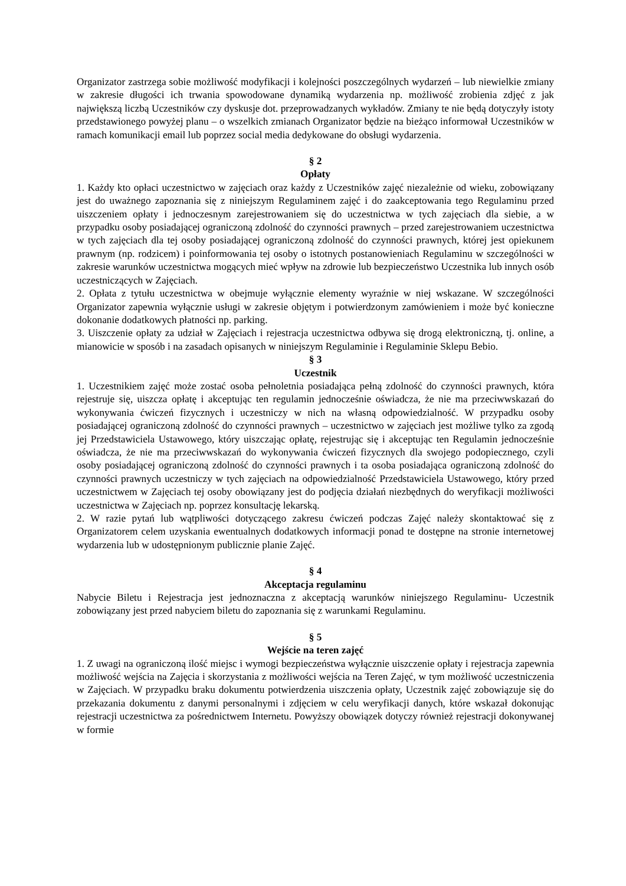Organizator zastrzega sobie możliwość modyfikacji i kolejności poszczególnych wydarzeń – lub niewielkie zmiany w zakresie długości ich trwania spowodowane dynamiką wydarzenia np. możliwość zrobienia zdjęć z jak największą liczbą Uczestników czy dyskusje dot. przeprowadzanych wykładów. Zmiany te nie będą dotyczyły istoty przedstawionego powyżej planu – o wszelkich zmianach Organizator będzie na bieżąco informował Uczestników w ramach komunikacji email lub poprzez social media dedykowane do obsługi wydarzenia.
§ 2
Opłaty
1. Każdy kto opłaci uczestnictwo w zajęciach oraz każdy z Uczestników zajęć niezależnie od wieku, zobowiązany jest do uważnego zapoznania się z niniejszym Regulaminem zajęć i do zaakceptowania tego Regulaminu przed uiszczeniem opłaty i jednoczesnym zarejestrowaniem się do uczestnictwa w tych zajęciach dla siebie, a w przypadku osoby posiadającej ograniczoną zdolność do czynności prawnych – przed zarejestrowaniem uczestnictwa w tych zajęciach dla tej osoby posiadającej ograniczoną zdolność do czynności prawnych, której jest opiekunem prawnym (np. rodzicem) i poinformowania tej osoby o istotnych postanowieniach Regulaminu w szczególności w zakresie warunków uczestnictwa mogących mieć wpływ na zdrowie lub bezpieczeństwo Uczestnika lub innych osób uczestniczących w Zajęciach.
2. Opłata z tytułu uczestnictwa w obejmuje wyłącznie elementy wyraźnie w niej wskazane. W szczególności Organizator zapewnia wyłącznie usługi w zakresie objętym i potwierdzonym zamówieniem i może być konieczne dokonanie dodatkowych płatności np. parking.
3. Uiszczenie opłaty za udział w Zajęciach i rejestracja uczestnictwa odbywa się drogą elektroniczną, tj. online, a mianowicie w sposób i na zasadach opisanych w niniejszym Regulaminie i Regulaminie Sklepu Bebio.
§ 3
Uczestnik
1. Uczestnikiem zajęć może zostać osoba pełnoletnia posiadająca pełną zdolność do czynności prawnych, która rejestruje się, uiszcza opłatę i akceptując ten regulamin jednocześnie oświadcza, że nie ma przeciwwskazań do wykonywania ćwiczeń fizycznych i uczestniczy w nich na własną odpowiedzialność. W przypadku osoby posiadającej ograniczoną zdolność do czynności prawnych – uczestnictwo w zajęciach jest możliwe tylko za zgodą jej Przedstawiciela Ustawowego, który uiszczając opłatę, rejestrując się i akceptując ten Regulamin jednocześnie oświadcza, że nie ma przeciwwskazań do wykonywania ćwiczeń fizycznych dla swojego podopiecznego, czyli osoby posiadającej ograniczoną zdolność do czynności prawnych i ta osoba posiadająca ograniczoną zdolność do czynności prawnych uczestniczy w tych zajęciach na odpowiedzialność Przedstawiciela Ustawowego, który przed uczestnictwem w Zajęciach tej osoby obowiązany jest do podjęcia działań niezbędnych do weryfikacji możliwości uczestnictwa w Zajęciach np. poprzez konsultację lekarską.
2. W razie pytań lub wątpliwości dotyczącego zakresu ćwiczeń podczas Zajęć należy skontaktować się z Organizatorem celem uzyskania ewentualnych dodatkowych informacji ponad te dostępne na stronie internetowej wydarzenia lub w udostępnionym publicznie planie Zajęć.
§ 4
Akceptacja regulaminu
Nabycie Biletu i Rejestracja jest jednoznaczna z akceptacją warunków niniejszego Regulaminu- Uczestnik zobowiązany jest przed nabyciem biletu do zapoznania się z warunkami Regulaminu.
§ 5
Wejście na teren zajęć
1. Z uwagi na ograniczoną ilość miejsc i wymogi bezpieczeństwa wyłącznie uiszczenie opłaty i rejestracja zapewnia możliwość wejścia na Zajęcia i skorzystania z możliwości wejścia na Teren Zajęć, w tym możliwość uczestniczenia w Zajęciach. W przypadku braku dokumentu potwierdzenia uiszczenia opłaty, Uczestnik zajęć zobowiązuje się do przekazania dokumentu z danymi personalnymi i zdjęciem w celu weryfikacji danych, które wskazał dokonując rejestracji uczestnictwa za pośrednictwem Internetu. Powyższy obowiązek dotyczy również rejestracji dokonywanej w formie